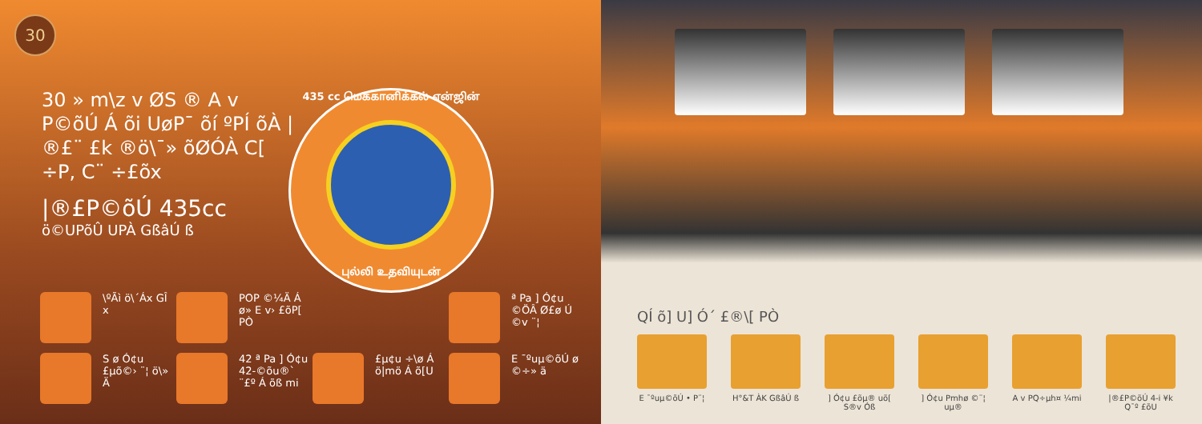30
30 » m\z v ØS ® A v P©õÚ Á õi UøP¯ õí ºPÍ õÀ |®£¨ £k ®ö\¯» õØÓÀ C[ ÷P, C¨ ÷£õx
|®£P©õÚ 435cc
ö©UPõÛ UPÀ GßâÚ ß
435 cc மெக்கானிக்கல் என்ஜின்
புல்லி உதவியுடன்
\ºÃì ö\´Áx GÎ x
POP ©¼Ä Á ø» E v› £õP[ PÒ
ª Pa ] Ó¢u ©ÖÂ Ø£ø Ú ©v ¨¦
S ø Ó¢u £µõ©› ¨¦ ö\» Ä
42 ª Pa ] Ó¢u 42-©õu®` ¨£º Á õß mi
£µ¢u ÷\ø Á ö|mö Á õ[U
E ¯ºuµ©õÚ ø ©÷» ä
QÍ õ] U] Ó´ £®\[ PÒ
E ¯ºuµ©õÚ • P¨¦
H°&T ÀK GßâÚ ß ] Ó¢u £õµ® uõ[ S®v Óß
] Ó¢u Pmhø ©¨¦ uµ®
A v PQ÷µh¤ ¼mi |®£P©õÚ 4-i ¥k Q¯º £õU